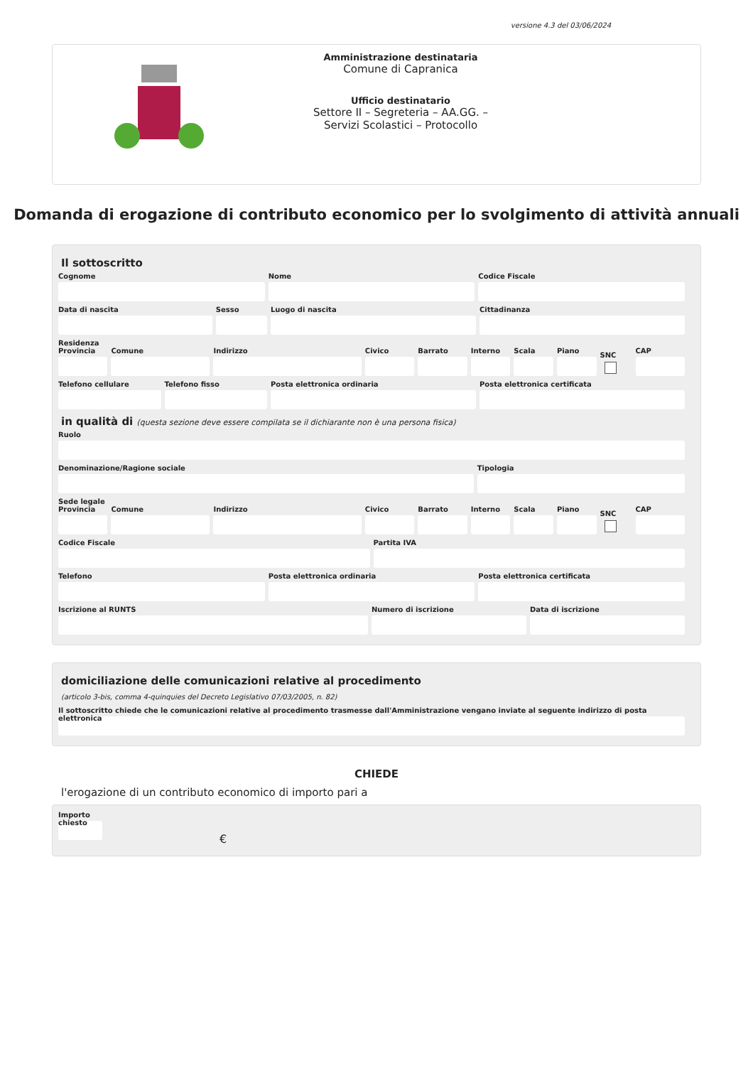versione 4.3 del 03/06/2024
Amministrazione destinataria
Comune di Capranica
Ufficio destinatario
Settore II – Segreteria – AA.GG. –
Servizi Scolastici – Protocollo
Domanda di erogazione di contributo economico per lo svolgimento di attività annuali
Il sottoscritto
Cognome Nome Codice Fiscale
Data di nascita Sesso Luogo di nascita Cittadinanza
Residenza
Provincia Comune Indirizzo Civico Barrato Interno Scala Piano
SNC
CAP
Telefono cellulare Telefono fisso Posta elettronica ordinaria Posta elettronica certificata
in qualità di (questa sezione deve essere compilata se il dichiarante non è una persona fisica)
Ruolo
Denominazione/Ragione sociale Tipologia
Sede legale
Provincia Comune Indirizzo Civico Barrato Interno Scala Piano
SNC
CAP
Codice Fiscale Partita IVA
Telefono Posta elettronica ordinaria Posta elettronica certificata
Iscrizione al RUNTS Numero di iscrizione Data di iscrizione
domiciliazione delle comunicazioni relative al procedimento
(articolo 3-bis, comma 4-quinquies del Decreto Legislativo 07/03/2005, n. 82)
Il sottoscritto chiede che le comunicazioni relative al procedimento trasmesse dall'Amministrazione vengano inviate al seguente indirizzo di posta elettronica
CHIEDE
l'erogazione di un contributo economico di importo pari a
Importo chiesto
€